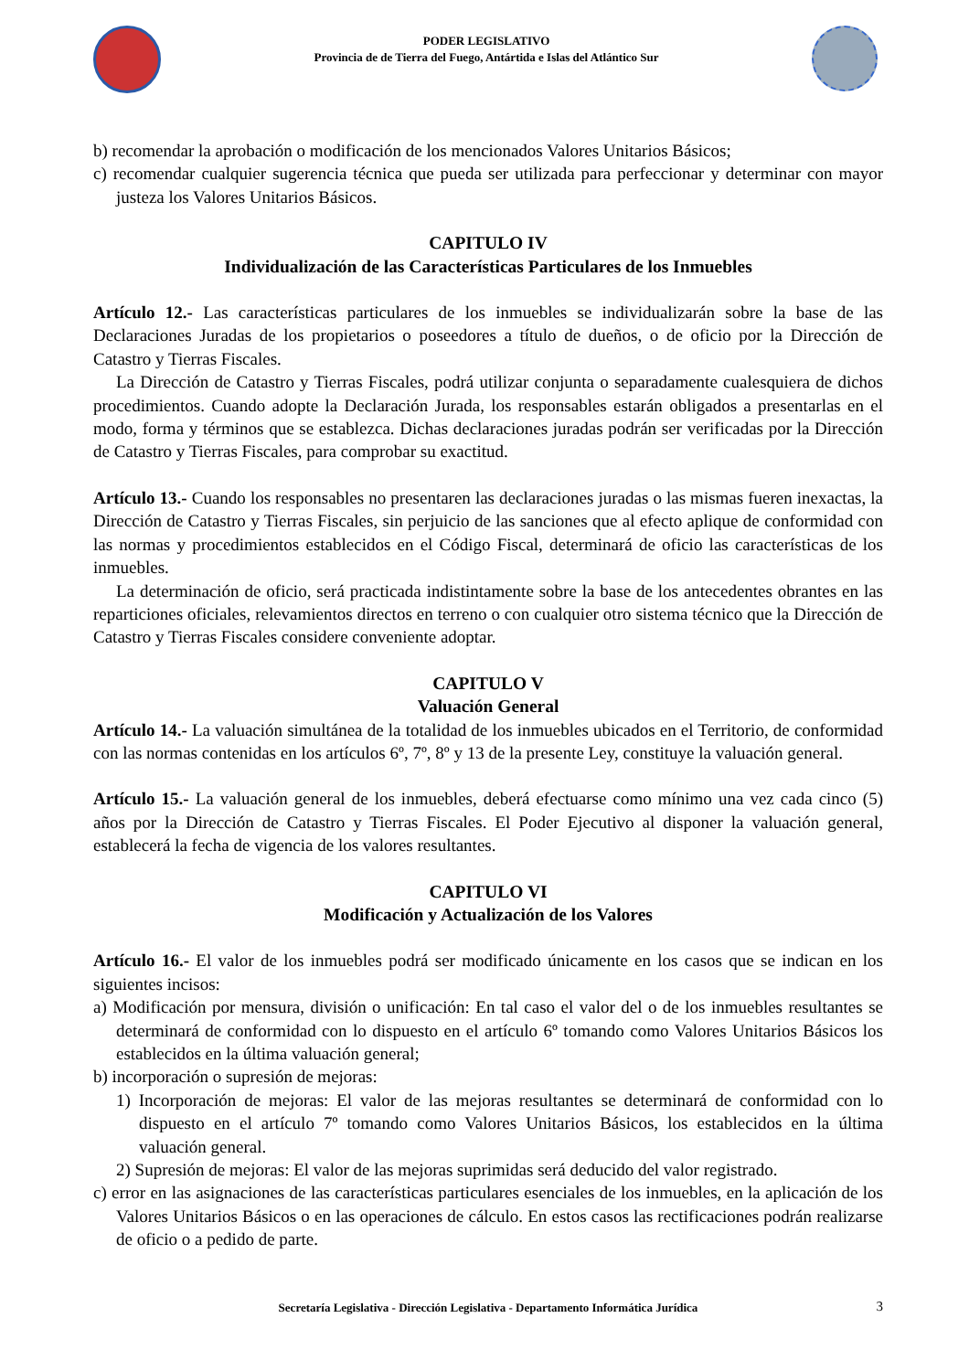PODER LEGISLATIVO
Provincia de de Tierra del Fuego, Antártida e Islas del Atlántico Sur
b) recomendar la aprobación o modificación de los mencionados Valores Unitarios Básicos;
c) recomendar cualquier sugerencia técnica que pueda ser utilizada para perfeccionar y determinar con mayor justeza los Valores Unitarios Básicos.
CAPITULO IV
Individualización de las Características Particulares de los Inmuebles
Artículo 12.- Las características particulares de los inmuebles se individualizarán sobre la base de las Declaraciones Juradas de los propietarios o poseedores a título de dueños, o de oficio por la Dirección de Catastro y Tierras Fiscales.
La Dirección de Catastro y Tierras Fiscales, podrá utilizar conjunta o separadamente cualesquiera de dichos procedimientos. Cuando adopte la Declaración Jurada, los responsables estarán obligados a presentarlas en el modo, forma y términos que se establezca. Dichas declaraciones juradas podrán ser verificadas por la Dirección de Catastro y Tierras Fiscales, para comprobar su exactitud.
Artículo 13.- Cuando los responsables no presentaren las declaraciones juradas o las mismas fueren inexactas, la Dirección de Catastro y Tierras Fiscales, sin perjuicio de las sanciones que al efecto aplique de conformidad con las normas y procedimientos establecidos en el Código Fiscal, determinará de oficio las características de los inmuebles.
La determinación de oficio, será practicada indistintamente sobre la base de los antecedentes obrantes en las reparticiones oficiales, relevamientos directos en terreno o con cualquier otro sistema técnico que la Dirección de Catastro y Tierras Fiscales considere conveniente adoptar.
CAPITULO V
Valuación General
Artículo 14.- La valuación simultánea de la totalidad de los inmuebles ubicados en el Territorio, de conformidad con las normas contenidas en los artículos 6º, 7º, 8º y 13 de la presente Ley, constituye la valuación general.
Artículo 15.- La valuación general de los inmuebles, deberá efectuarse como mínimo una vez cada cinco (5) años por la Dirección de Catastro y Tierras Fiscales. El Poder Ejecutivo al disponer la valuación general, establecerá la fecha de vigencia de los valores resultantes.
CAPITULO VI
Modificación y Actualización de los Valores
Artículo 16.- El valor de los inmuebles podrá ser modificado únicamente en los casos que se indican en los siguientes incisos:
a) Modificación por mensura, división o unificación: En tal caso el valor del o de los inmuebles resultantes se determinará de conformidad con lo dispuesto en el artículo 6º tomando como Valores Unitarios Básicos los establecidos en la última valuación general;
b) incorporación o supresión de mejoras:
1) Incorporación de mejoras: El valor de las mejoras resultantes se determinará de conformidad con lo dispuesto en el artículo 7º tomando como Valores Unitarios Básicos, los establecidos en la última valuación general.
2) Supresión de mejoras: El valor de las mejoras suprimidas será deducido del valor registrado.
c) error en las asignaciones de las características particulares esenciales de los inmuebles, en la aplicación de los Valores Unitarios Básicos o en las operaciones de cálculo. En estos casos las rectificaciones podrán realizarse de oficio o a pedido de parte.
Secretaría Legislativa - Dirección Legislativa - Departamento Informática Jurídica 3